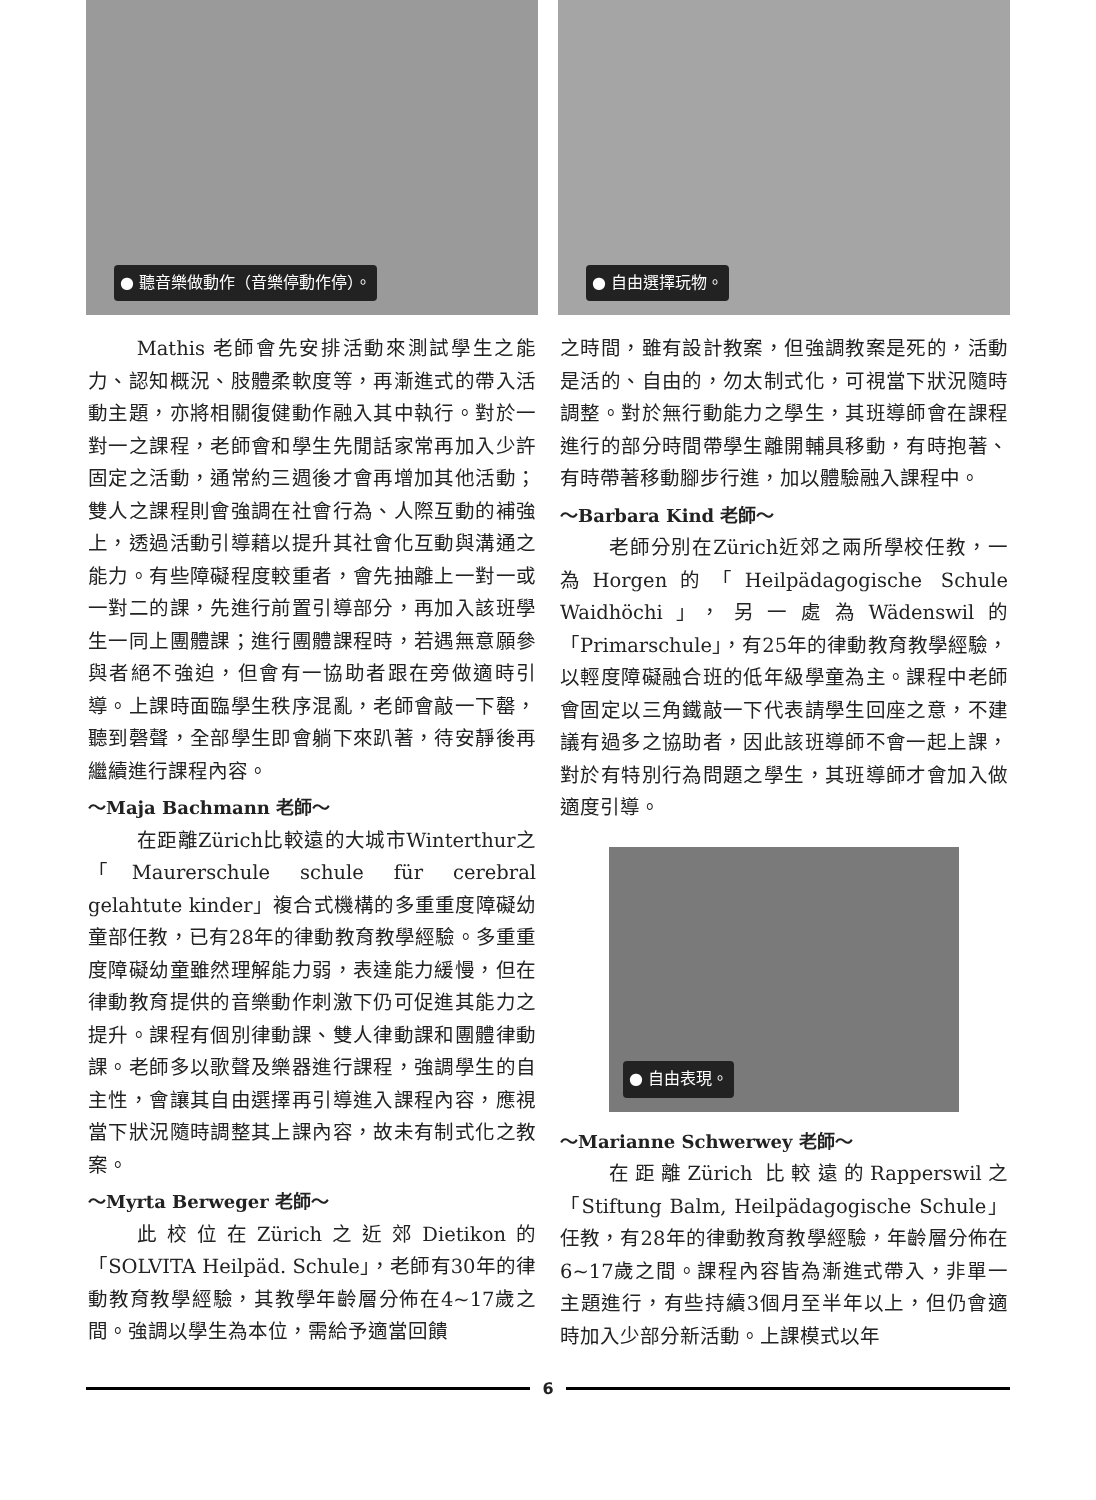● 聽音樂做動作（音樂停動作停）。
Mathis 老師會先安排活動來測試學生之能力、認知概況、肢體柔軟度等，再漸進式的帶入活動主題，亦將相關復健動作融入其中執行。對於一對一之課程，老師會和學生先閒話家常再加入少許固定之活動，通常約三週後才會再增加其他活動；雙人之課程則會強調在社會行為、人際互動的補強上，透過活動引導藉以提升其社會化互動與溝通之能力。有些障礙程度較重者，會先抽離上一對一或一對二的課，先進行前置引導部分，再加入該班學生一同上團體課；進行團體課程時，若遇無意願參與者絕不強迫，但會有一協助者跟在旁做適時引導。上課時面臨學生秩序混亂，老師會敲一下罄，聽到磬聲，全部學生即會躺下來趴著，待安靜後再繼續進行課程內容。
～Maja Bachmann 老師～
在距離Zürich比較遠的大城市Winterthur之「Maurerschule schule für cerebral gelahtute kinder」複合式機構的多重重度障礙幼童部任教，已有28年的律動教育教學經驗。多重重度障礙幼童雖然理解能力弱，表達能力緩慢，但在律動教育提供的音樂動作刺激下仍可促進其能力之提升。課程有個別律動課、雙人律動課和團體律動課。老師多以歌聲及樂器進行課程，強調學生的自主性，會讓其自由選擇再引導進入課程內容，應視當下狀況隨時調整其上課內容，故未有制式化之教案。
～Myrta Berweger 老師～
此校位在Zürich之近郊Dietikon的「SOLVITA Heilpäd. Schule」，老師有30年的律動教育教學經驗，其教學年齡層分佈在4~17歲之間。強調以學生為本位，需給予適當回饋
● 自由選擇玩物。
之時間，雖有設計教案，但強調教案是死的，活動是活的、自由的，勿太制式化，可視當下狀況隨時調整。對於無行動能力之學生，其班導師會在課程進行的部分時間帶學生離開輔具移動，有時抱著、有時帶著移動腳步行進，加以體驗融入課程中。
～Barbara Kind 老師～
老師分別在Zürich近郊之兩所學校任教，一為Horgen的「Heilpädagogische Schule Waidhöchi」，另一處為Wädenswil的「Primarschule」，有25年的律動教育教學經驗，以輕度障礙融合班的低年級學童為主。課程中老師會固定以三角鐵敲一下代表請學生回座之意，不建議有過多之協助者，因此該班導師不會一起上課，對於有特別行為問題之學生，其班導師才會加入做適度引導。
● 自由表現。
～Marianne Schwerwey 老師～
在距離Zürich 比較遠的Rapperswil之「Stiftung Balm, Heilpädagogische Schule」任教，有28年的律動教育教學經驗，年齡層分佈在6~17歲之間。課程內容皆為漸進式帶入，非單一主題進行，有些持續3個月至半年以上，但仍會適時加入少部分新活動。上課模式以年
6